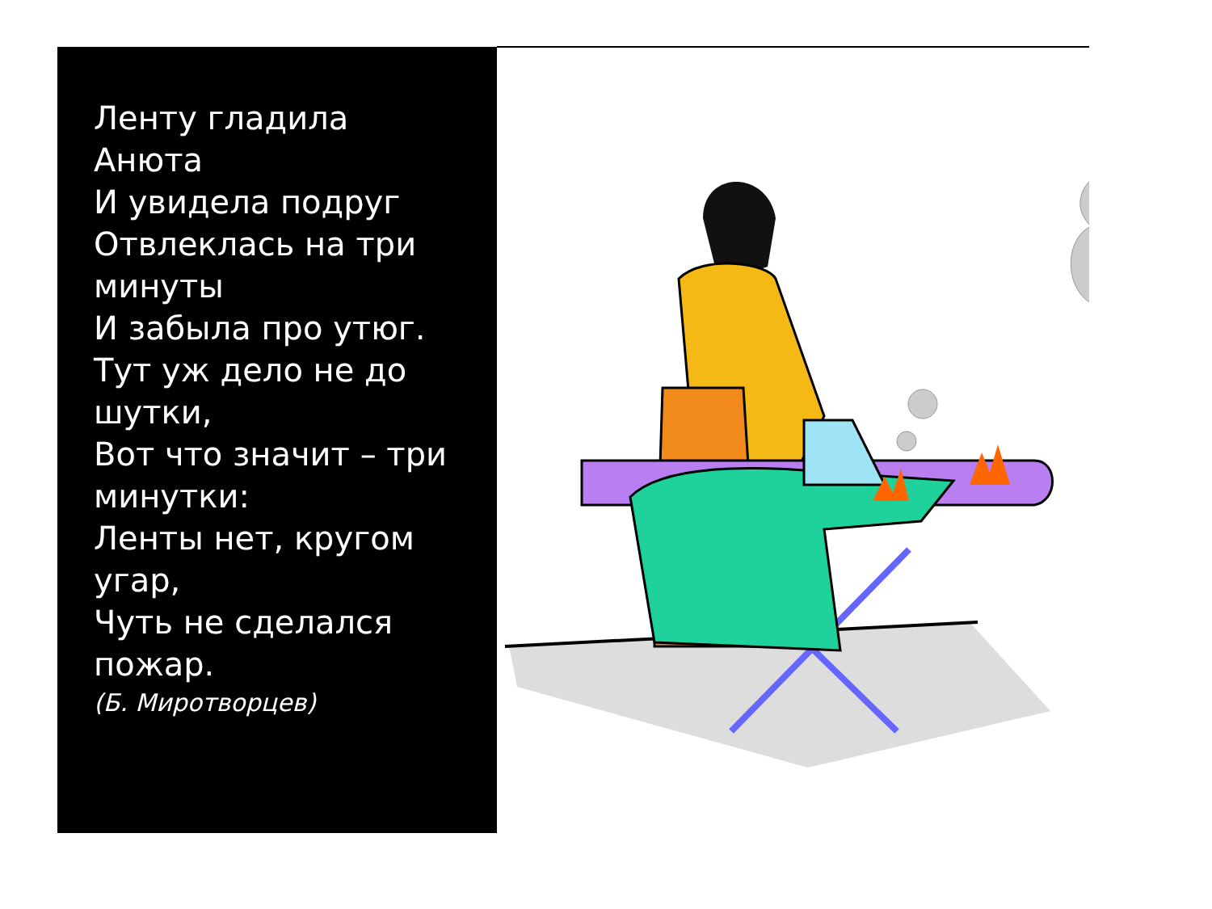Ленту гладила
Анюта
И увидела подруг
Отвлеклась на три
минуты
И забыла про утюг.
Тут уж дело не до
шутки,
Вот что значит – три
минутки:
Ленты нет, кругом
угар,
Чуть не сделался
пожар.
(Б. Миротворцев)